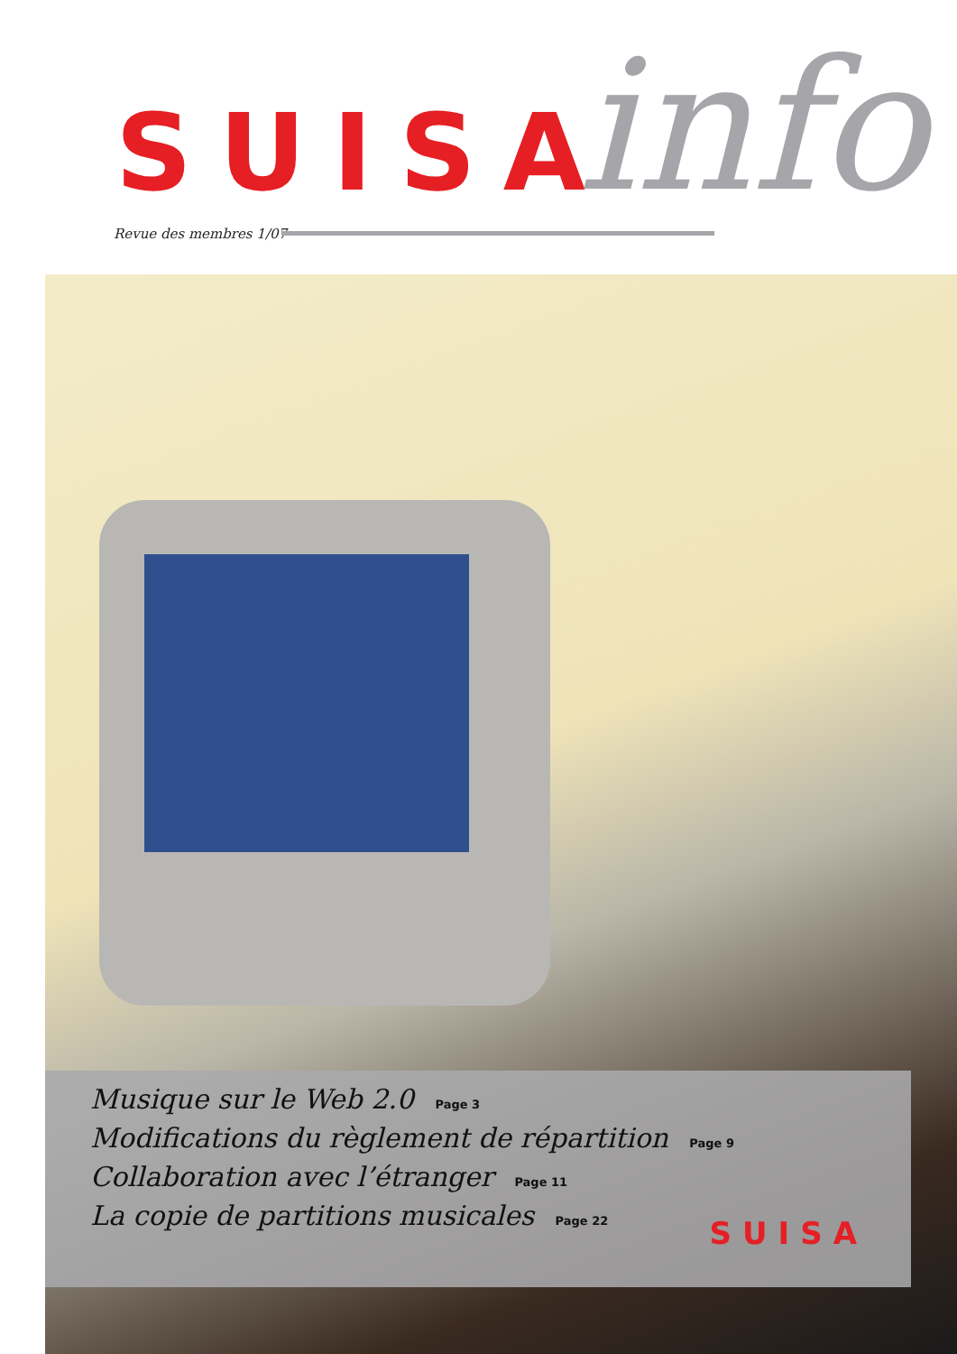SUISA info
Revue des membres 1/07
Musique sur le Web 2.0 Page 3
Modifications du règlement de répartition Page 9
Collaboration avec l’étranger Page 11
La copie de partitions musicales Page 22
SUISA